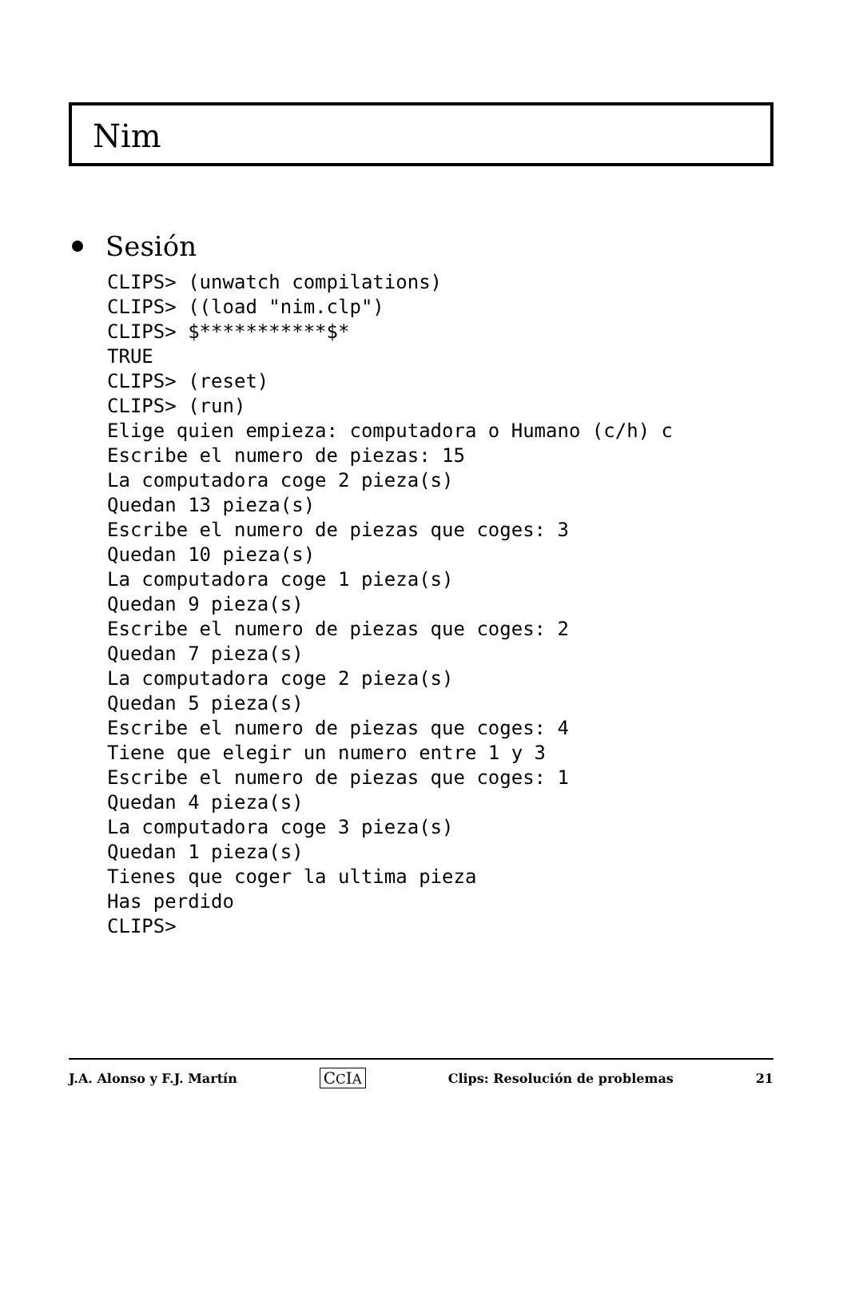Nim
Sesión
CLIPS> (unwatch compilations)
CLIPS> ((load "nim.clp")
CLIPS> $***********$*
TRUE
CLIPS> (reset)
CLIPS> (run)
Elige quien empieza: computadora o Humano (c/h) c
Escribe el numero de piezas: 15
La computadora coge 2 pieza(s)
Quedan 13 pieza(s)
Escribe el numero de piezas que coges: 3
Quedan 10 pieza(s)
La computadora coge 1 pieza(s)
Quedan 9 pieza(s)
Escribe el numero de piezas que coges: 2
Quedan 7 pieza(s)
La computadora coge 2 pieza(s)
Quedan 5 pieza(s)
Escribe el numero de piezas que coges: 4
Tiene que elegir un numero entre 1 y 3
Escribe el numero de piezas que coges: 1
Quedan 4 pieza(s)
La computadora coge 3 pieza(s)
Quedan 1 pieza(s)
Tienes que coger la ultima pieza
Has perdido
CLIPS>
J.A. Alonso y F.J. Martín CCIA Clips: Resolución de problemas 21